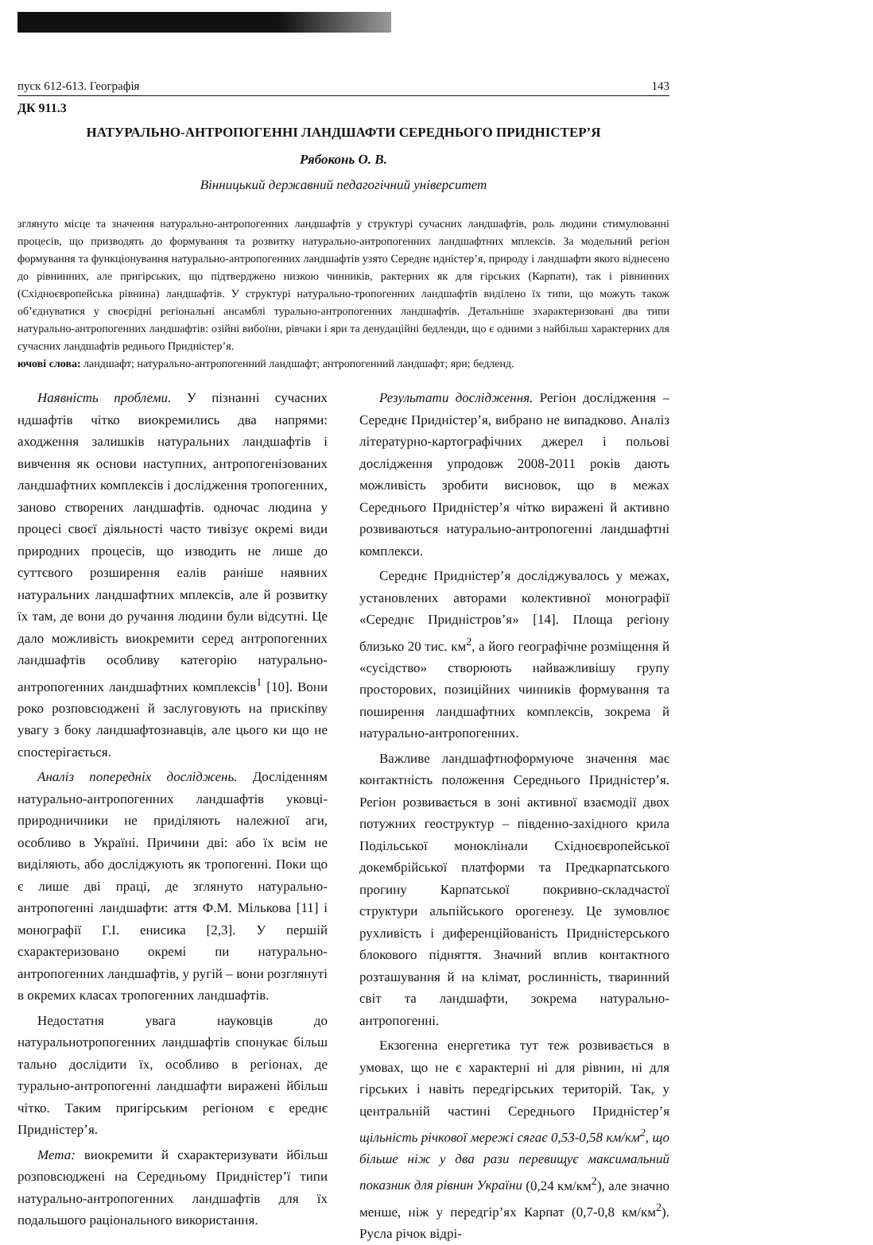пуск 612-613. Географія 143
ДК 911.3
НАТУРАЛЬНО-АНТРОПОГЕННІ ЛАНДШАФТИ СЕРЕДНЬОГО ПРИДНІСТЕР’Я
Рябоконь О. В.
Вінницький державний педагогічний університет
зглянуто місце та значення натурально-антропогенних ландшафтів у структурі сучасних ландшафтів, роль людини стимулюванні процесів, що призводять до формування та розвитку натурально-антропогенних ландшафтних мплексів. За модельний регіон формування та функціонування натурально-антропогенних ландшафтів узято Середнє идністер’я, природу і ландшафти якого віднесено до рівнинних, але пригірських, що підтверджено низкою чинників, рактерних як для гірських (Карпати), так і рівнинних (Східноєвропейська рівнина) ландшафтів. У структурі натурально-тропогенних ландшафтів виділено їх типи, що можуть також об’єднуватися у своєрідні регіональні ансамблі турально-антропогенних ландшафтів. Детальніше зхарактеризовані два типи натурально-антропогенних ландшафтів: озійні вибоїни, рівчаки і яри та денудаційні бедленди, що є одними з найбільш характерних для сучасних ландшафтів реднього Придністер’я.
ючові слова: ландшафт; натурально-антропогенний ландшафт; антропогенний ландшафт; яри; бедленд.
Наявність проблеми. У пізнанні сучасних ндшафтів чітко виокремились два напрями: аходження залишків натуральних ландшафтів і вивчення як основи наступних, антропогенізованих ландшафтних комплексів і дослідження тропогенних, заново створених ландшафтів. одночас людина у процесі своєї діяльності часто тивізує окремі види природних процесів, що изводить не лише до суттєвого розширення еалів раніше наявних натуральних ландшафтних мплексів, але й розвитку їх там, де вони до ручання людини були відсутні. Це дало можливість виокремити серед антропогенних ландшафтів особливу категорію натурально-антропогенних ландшафтних комплексів<sup>1</sup> [10]. Вони роко розповсюджені й заслуговують на прискіпву увагу з боку ландшафтознавців, але цього ки що не спостерігається.
Аналіз попередніх досліджень. Досліденням натурально-антропогенних ландшафтів уковці-природничники не приділяють належної аги, особливо в Україні. Причини дві: або їх всім не виділяють, або досліджують як тропогенні. Поки що є лише дві праці, де зглянуто натурально-антропогенні ландшафти: аття Ф.М. Мількова [11] і монографії Г.І. енисика [2,3]. У першій схарактеризовано окремі пи натурально-антропогенних ландшафтів, у ругій – вони розглянуті в окремих класах тропогенних ландшафтів.
Недостатня увага науковців до натуральнотропогенних ландшафтів спонукає більш тально дослідити їх, особливо в регіонах, де турально-антропогенні ландшафти виражені йбільш чітко. Таким пригірським регіоном є ереднє Придністер’я.
Мета: виокремити й схарактеризувати йбільш розповсюджені на Середньому Придністер’ї типи натурально-антропогенних ландшафтів для їх подальшого раціонального використання.
Результати дослідження. Регіон дослідження – Середнє Придністер’я, вибрано не випадково. Аналіз літературно-картографічних джерел і польові дослідження упродовж 2008-2011 років дають можливість зробити висновок, що в межах Середнього Придністер’я чітко виражені й активно розвиваються натурально-антропогенні ландшафтні комплекси.
Середнє Придністер’я досліджувалось у межах, установлених авторами колективної монографії «Середнє Придністров’я» [14]. Площа регіону близько 20 тис. км<sup>2</sup>, а його географічне розміщення й «сусідство» створюють найважливішу групу просторових, позиційних чинників формування та поширення ландшафтних комплексів, зокрема й натурально-антропогенних.
Важливе ландшафтноформуюче значення має контактність положення Середнього Придністер’я. Регіон розвивається в зоні активної взаємодії двох потужних геоструктур – південно-західного крила Подільської моноклінали Східноєвропейської докембрійської платформи та Предкарпатського прогину Карпатської покривно-складчастої структури альпійського орогенезу. Це зумовлює рухливість і диференційованість Придністерського блокового підняття. Значний вплив контактного розташування й на клімат, рослинність, тваринний світ та ландшафти, зокрема натурально-антропогенні.
Екзогенна енергетика тут теж розвивається в умовах, що не є характерні ні для рівнин, ні для гірських і навіть передгірських територій. Так, у центральній частині Середнього Придністер’я щільність річкової мережі сягає 0,53-0,58 км/км<sup>2</sup>, що більше ніж у два рази перевищує максимальний показник для рівнин України (0,24 км/км<sup>2</sup>), але значно менше, ніж у передгір’ях Карпат (0,7-0,8 км/км<sup>2</sup>). Русла річок відрі-